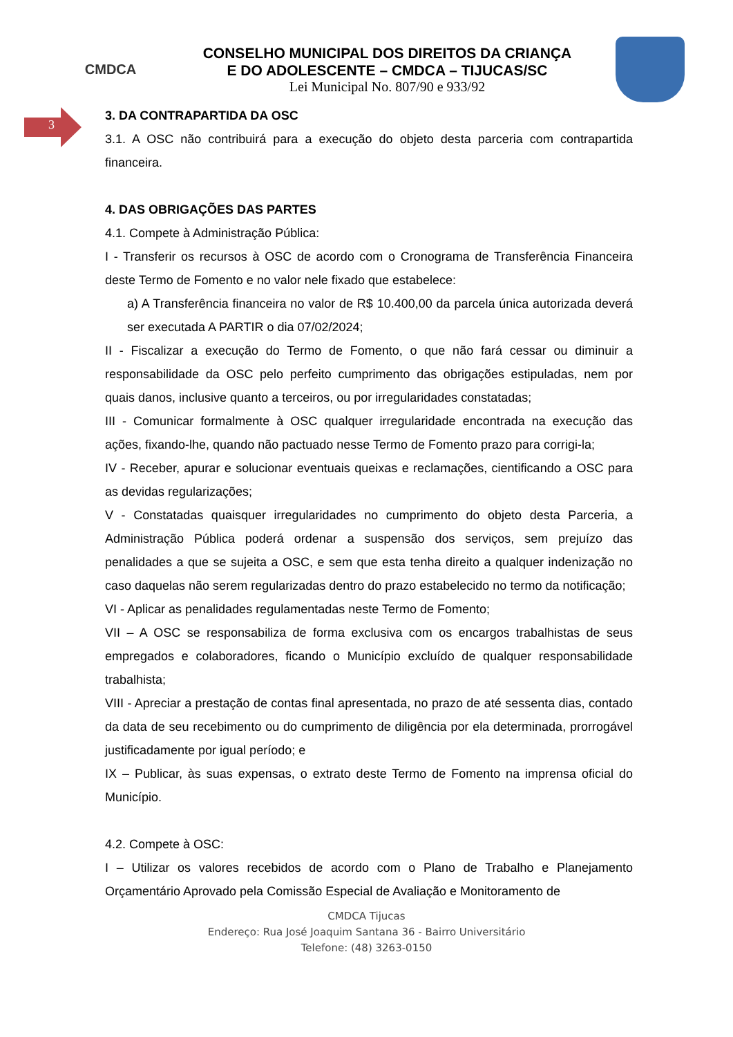CMDCA
CONSELHO MUNICIPAL DOS DIREITOS DA CRIANÇA
E DO ADOLESCENTE – CMDCA – TIJUCAS/SC
Lei Municipal No. 807/90 e 933/92
3
3. DA CONTRAPARTIDA DA OSC
3.1. A OSC não contribuirá para a execução do objeto desta parceria com contrapartida financeira.
4. DAS OBRIGAÇÕES DAS PARTES
4.1. Compete à Administração Pública:
I - Transferir os recursos à OSC de acordo com o Cronograma de Transferência Financeira deste Termo de Fomento e no valor nele fixado que estabelece:
a) A Transferência financeira no valor de R$ 10.400,00 da parcela única autorizada deverá ser executada A PARTIR o dia 07/02/2024;
II - Fiscalizar a execução do Termo de Fomento, o que não fará cessar ou diminuir a responsabilidade da OSC pelo perfeito cumprimento das obrigações estipuladas, nem por quais danos, inclusive quanto a terceiros, ou por irregularidades constatadas;
III - Comunicar formalmente à OSC qualquer irregularidade encontrada na execução das ações, fixando-lhe, quando não pactuado nesse Termo de Fomento prazo para corrigi-la;
IV - Receber, apurar e solucionar eventuais queixas e reclamações, cientificando a OSC para as devidas regularizações;
V - Constatadas quaisquer irregularidades no cumprimento do objeto desta Parceria, a Administração Pública poderá ordenar a suspensão dos serviços, sem prejuízo das penalidades a que se sujeita a OSC, e sem que esta tenha direito a qualquer indenização no caso daquelas não serem regularizadas dentro do prazo estabelecido no termo da notificação;
VI - Aplicar as penalidades regulamentadas neste Termo de Fomento;
VII – A OSC se responsabiliza de forma exclusiva com os encargos trabalhistas de seus empregados e colaboradores, ficando o Município excluído de qualquer responsabilidade trabalhista;
VIII - Apreciar a prestação de contas final apresentada, no prazo de até sessenta dias, contado da data de seu recebimento ou do cumprimento de diligência por ela determinada, prorrogável justificadamente por igual período; e
IX – Publicar, às suas expensas, o extrato deste Termo de Fomento na imprensa oficial do Município.
4.2. Compete à OSC:
I – Utilizar os valores recebidos de acordo com o Plano de Trabalho e Planejamento Orçamentário Aprovado pela Comissão Especial de Avaliação e Monitoramento de
CMDCA Tijucas
Endereço: Rua José Joaquim Santana 36 - Bairro Universitário
Telefone: (48) 3263-0150